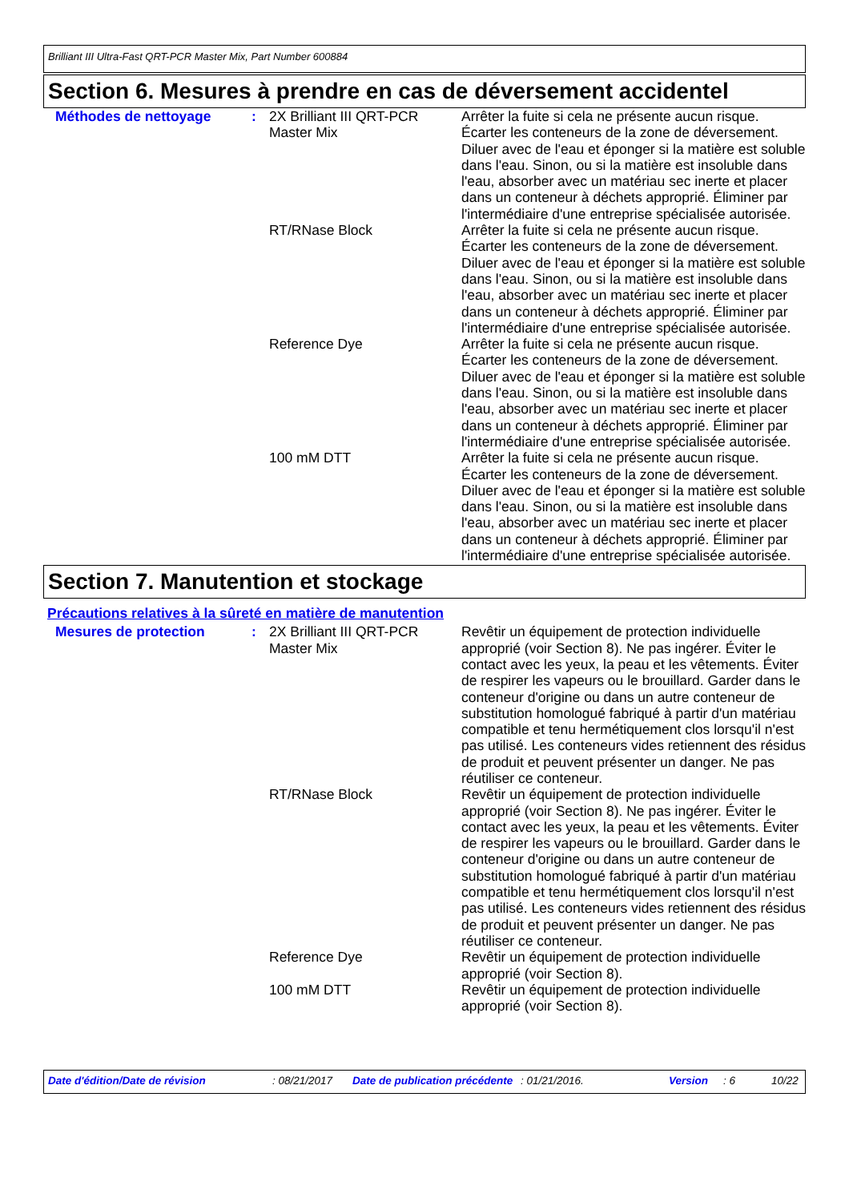Brilliant III Ultra-Fast QRT-PCR Master Mix, Part Number 600884
Section 6. Mesures à prendre en cas de déversement accidentel
| Méthodes de nettoyage | : | 2X Brilliant III QRT-PCR Master Mix | Arrêter la fuite si cela ne présente aucun risque. Écarter les conteneurs de la zone de déversement. Diluer avec de l'eau et éponger si la matière est soluble dans l'eau. Sinon, ou si la matière est insoluble dans l'eau, absorber avec un matériau sec inerte et placer dans un conteneur à déchets approprié. Éliminer par l'intermédiaire d'une entreprise spécialisée autorisée. |
| | | RT/RNase Block | Arrêter la fuite si cela ne présente aucun risque. Écarter les conteneurs de la zone de déversement. Diluer avec de l'eau et éponger si la matière est soluble dans l'eau. Sinon, ou si la matière est insoluble dans l'eau, absorber avec un matériau sec inerte et placer dans un conteneur à déchets approprié. Éliminer par l'intermédiaire d'une entreprise spécialisée autorisée. |
| | | Reference Dye | Arrêter la fuite si cela ne présente aucun risque. Écarter les conteneurs de la zone de déversement. Diluer avec de l'eau et éponger si la matière est soluble dans l'eau. Sinon, ou si la matière est insoluble dans l'eau, absorber avec un matériau sec inerte et placer dans un conteneur à déchets approprié. Éliminer par l'intermédiaire d'une entreprise spécialisée autorisée. |
| | | 100 mM DTT | Arrêter la fuite si cela ne présente aucun risque. Écarter les conteneurs de la zone de déversement. Diluer avec de l'eau et éponger si la matière est soluble dans l'eau. Sinon, ou si la matière est insoluble dans l'eau, absorber avec un matériau sec inerte et placer dans un conteneur à déchets approprié. Éliminer par l'intermédiaire d'une entreprise spécialisée autorisée. |
Section 7. Manutention et stockage
Précautions relatives à la sûreté en matière de manutention
| Mesures de protection | : | 2X Brilliant III QRT-PCR Master Mix | Revêtir un équipement de protection individuelle approprié (voir Section 8). Ne pas ingérer. Éviter le contact avec les yeux, la peau et les vêtements. Éviter de respirer les vapeurs ou le brouillard. Garder dans le conteneur d'origine ou dans un autre conteneur de substitution homologué fabriqué à partir d'un matériau compatible et tenu hermétiquement clos lorsqu'il n'est pas utilisé. Les conteneurs vides retiennent des résidus de produit et peuvent présenter un danger. Ne pas réutiliser ce conteneur. |
| | | RT/RNase Block | Revêtir un équipement de protection individuelle approprié (voir Section 8). Ne pas ingérer. Éviter le contact avec les yeux, la peau et les vêtements. Éviter de respirer les vapeurs ou le brouillard. Garder dans le conteneur d'origine ou dans un autre conteneur de substitution homologué fabriqué à partir d'un matériau compatible et tenu hermétiquement clos lorsqu'il n'est pas utilisé. Les conteneurs vides retiennent des résidus de produit et peuvent présenter un danger. Ne pas réutiliser ce conteneur. |
| | | Reference Dye | Revêtir un équipement de protection individuelle approprié (voir Section 8). |
| | | 100 mM DTT | Revêtir un équipement de protection individuelle approprié (voir Section 8). |
Date d'édition/Date de révision : 08/21/2017 Date de publication précédente : 01/21/2016. Version : 6 10/22